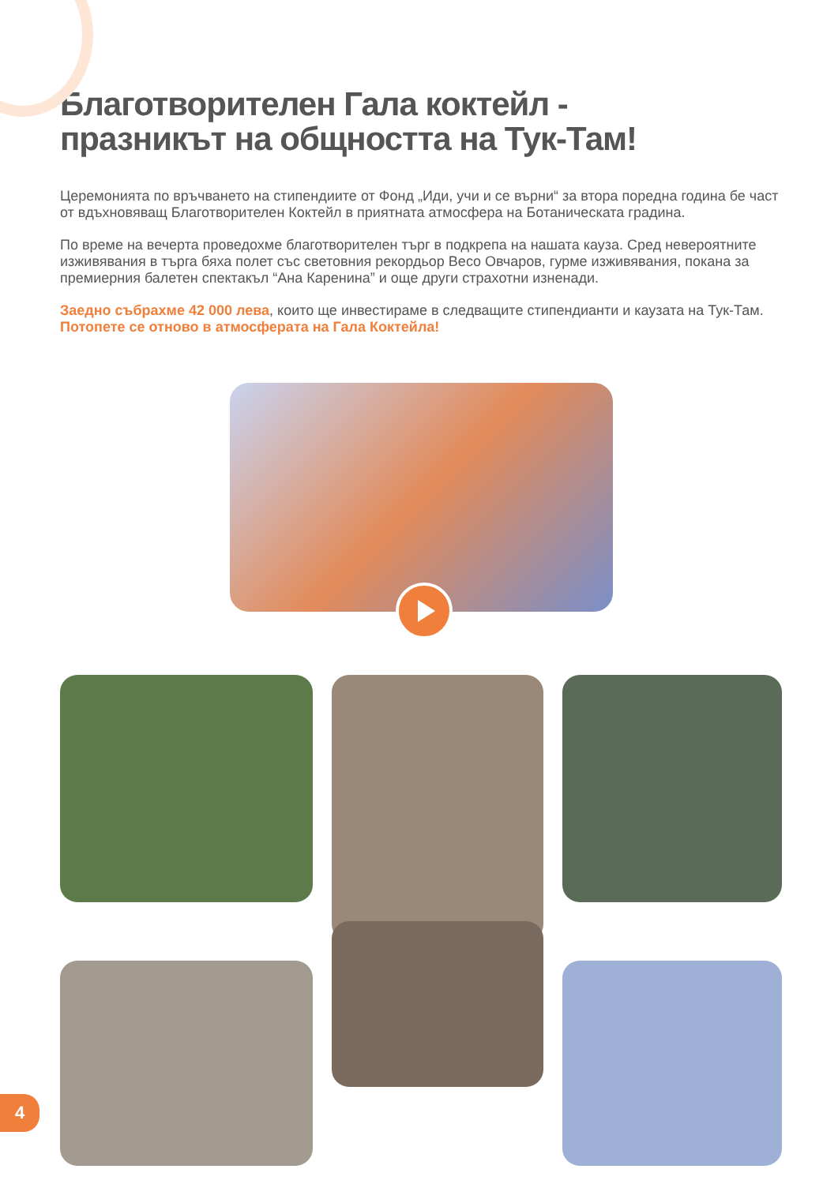Благотворителен Гала коктейл -
празникът на общността на Тук-Там!
Церемонията по връчването на стипендиите от Фонд „Иди, учи и се върни“ за втора поредна година бе част от вдъхновяващ Благотворителен Коктейл в приятната атмосфера на Ботаническата градина.
По време на вечерта проведохме благотворителен търг в подкрепа на нашата кауза. Сред невероятните изживявания в търга бяха полет със световния рекордьор Весо Овчаров, гурме изживявания, покана за премиерния балетен спектакъл “Ана Каренина” и още други страхотни изненади.
Заедно събрахме 42 000 лева, които ще инвестираме в следващите стипендианти и каузата на Тук-Там.
Потопете се отново в атмосферата на Гала Коктейла!
4